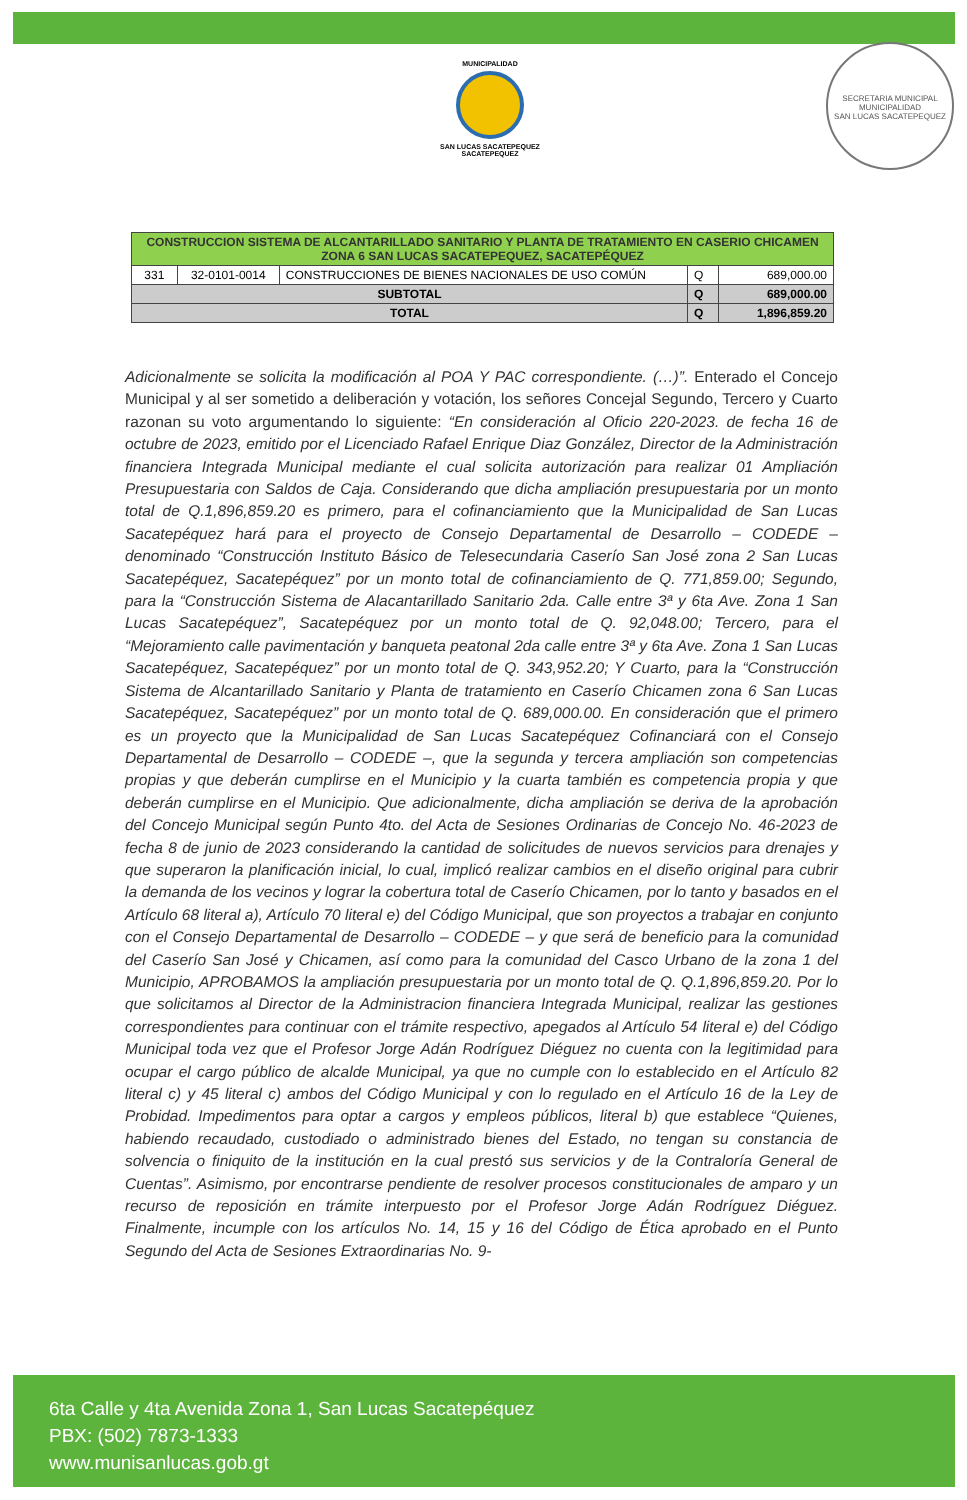MUNICIPALIDAD
SAN LUCAS SACATEPEQUEZ
SACATEPEQUEZ
SECRETARIA MUNICIPAL
MUNICIPALIDAD
SAN LUCAS SACATEPEQUEZ
| CONSTRUCCION SISTEMA DE ALCANTARILLADO SANITARIO Y PLANTA DE TRATAMIENTO EN CASERIO CHICAMEN ZONA 6 SAN LUCAS SACATEPEQUEZ, SACATEPÉQUEZ | | | | |
| 331 | 32-0101-0014 | CONSTRUCCIONES DE BIENES NACIONALES DE USO COMÚN | Q | 689,000.00 |
| SUBTOTAL | | | Q | 689,000.00 |
| TOTAL | | | Q | 1,896,859.20 |
Adicionalmente se solicita la modificación al POA Y PAC correspondiente. (…)”. Enterado el Concejo Municipal y al ser sometido a deliberación y votación, los señores Concejal Segundo, Tercero y Cuarto razonan su voto argumentando lo siguiente: “En consideración al Oficio 220-2023. de fecha 16 de octubre de 2023, emitido por el Licenciado Rafael Enrique Diaz González, Director de la Administración financiera Integrada Municipal mediante el cual solicita autorización para realizar 01 Ampliación Presupuestaria con Saldos de Caja. Considerando que dicha ampliación presupuestaria por un monto total de Q.1,896,859.20 es primero, para el cofinanciamiento que la Municipalidad de San Lucas Sacatepéquez hará para el proyecto de Consejo Departamental de Desarrollo – CODEDE – denominado “Construcción Instituto Básico de Telesecundaria Caserío San José zona 2 San Lucas Sacatepéquez, Sacatepéquez” por un monto total de cofinanciamiento de Q. 771,859.00; Segundo, para la “Construcción Sistema de Alacantarillado Sanitario 2da. Calle entre 3ª y 6ta Ave. Zona 1 San Lucas Sacatepéquez”, Sacatepéquez por un monto total de Q. 92,048.00; Tercero, para el “Mejoramiento calle pavimentación y banqueta peatonal 2da calle entre 3ª y 6ta Ave. Zona 1 San Lucas Sacatepéquez, Sacatepéquez” por un monto total de Q. 343,952.20; Y Cuarto, para la “Construcción Sistema de Alcantarillado Sanitario y Planta de tratamiento en Caserío Chicamen zona 6 San Lucas Sacatepéquez, Sacatepéquez” por un monto total de Q. 689,000.00. En consideración que el primero es un proyecto que la Municipalidad de San Lucas Sacatepéquez Cofinanciará con el Consejo Departamental de Desarrollo – CODEDE –, que la segunda y tercera ampliación son competencias propias y que deberán cumplirse en el Municipio y la cuarta también es competencia propia y que deberán cumplirse en el Municipio. Que adicionalmente, dicha ampliación se deriva de la aprobación del Concejo Municipal según Punto 4to. del Acta de Sesiones Ordinarias de Concejo No. 46-2023 de fecha 8 de junio de 2023 considerando la cantidad de solicitudes de nuevos servicios para drenajes y que superaron la planificación inicial, lo cual, implicó realizar cambios en el diseño original para cubrir la demanda de los vecinos y lograr la cobertura total de Caserío Chicamen, por lo tanto y basados en el Artículo 68 literal a), Artículo 70 literal e) del Código Municipal, que son proyectos a trabajar en conjunto con el Consejo Departamental de Desarrollo – CODEDE – y que será de beneficio para la comunidad del Caserío San José y Chicamen, así como para la comunidad del Casco Urbano de la zona 1 del Municipio, APROBAMOS la ampliación presupuestaria por un monto total de Q. Q.1,896,859.20. Por lo que solicitamos al Director de la Administracion financiera Integrada Municipal, realizar las gestiones correspondientes para continuar con el trámite respectivo, apegados al Artículo 54 literal e) del Código Municipal toda vez que el Profesor Jorge Adán Rodríguez Diéguez no cuenta con la legitimidad para ocupar el cargo público de alcalde Municipal, ya que no cumple con lo establecido en el Artículo 82 literal c) y 45 literal c) ambos del Código Municipal y con lo regulado en el Artículo 16 de la Ley de Probidad. Impedimentos para optar a cargos y empleos públicos, literal b) que establece “Quienes, habiendo recaudado, custodiado o administrado bienes del Estado, no tengan su constancia de solvencia o finiquito de la institución en la cual prestó sus servicios y de la Contraloría General de Cuentas”. Asimismo, por encontrarse pendiente de resolver procesos constitucionales de amparo y un recurso de reposición en trámite interpuesto por el Profesor Jorge Adán Rodríguez Diéguez. Finalmente, incumple con los artículos No. 14, 15 y 16 del Código de Ética aprobado en el Punto Segundo del Acta de Sesiones Extraordinarias No. 9-
6ta Calle y 4ta Avenida Zona 1, San Lucas Sacatepéquez
PBX: (502) 7873-1333
www.munisanlucas.gob.gt